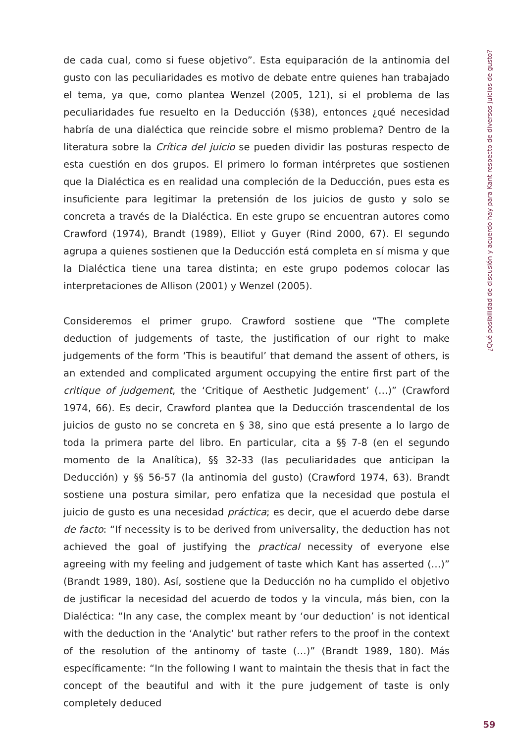de cada cual, como si fuese objetivo”. Esta equiparación de la antinomia del gusto con las peculiaridades es motivo de debate entre quienes han trabajado el tema, ya que, como plantea Wenzel (2005, 121), si el problema de las peculiaridades fue resuelto en la Deducción (§38), entonces ¿qué necesidad habría de una dialéctica que reincide sobre el mismo problema? Dentro de la literatura sobre la Crítica del juicio se pueden dividir las posturas respecto de esta cuestión en dos grupos. El primero lo forman intérpretes que sostienen que la Dialéctica es en realidad una compleción de la Deducción, pues esta es insuficiente para legitimar la pretensión de los juicios de gusto y solo se concreta a través de la Dialéctica. En este grupo se encuentran autores como Crawford (1974), Brandt (1989), Elliot y Guyer (Rind 2000, 67). El segundo agrupa a quienes sostienen que la Deducción está completa en sí misma y que la Dialéctica tiene una tarea distinta; en este grupo podemos colocar las interpretaciones de Allison (2001) y Wenzel (2005).
Consideremos el primer grupo. Crawford sostiene que “The complete deduction of judgements of taste, the justification of our right to make judgements of the form ‘This is beautiful’ that demand the assent of others, is an extended and complicated argument occupying the entire first part of the critique of judgement, the ‘Critique of Aesthetic Judgement’ (…)” (Crawford 1974, 66). Es decir, Crawford plantea que la Deducción trascendental de los juicios de gusto no se concreta en § 38, sino que está presente a lo largo de toda la primera parte del libro. En particular, cita a §§ 7-8 (en el segundo momento de la Analítica), §§ 32-33 (las peculiaridades que anticipan la Deducción) y §§ 56-57 (la antinomia del gusto) (Crawford 1974, 63). Brandt sostiene una postura similar, pero enfatiza que la necesidad que postula el juicio de gusto es una necesidad práctica; es decir, que el acuerdo debe darse de facto: “If necessity is to be derived from universality, the deduction has not achieved the goal of justifying the practical necessity of everyone else agreeing with my feeling and judgement of taste which Kant has asserted (…)” (Brandt 1989, 180). Así, sostiene que la Deducción no ha cumplido el objetivo de justificar la necesidad del acuerdo de todos y la vincula, más bien, con la Dialéctica: “In any case, the complex meant by ‘our deduction’ is not identical with the deduction in the ‘Analytic’ but rather refers to the proof in the context of the resolution of the antinomy of taste (…)” (Brandt 1989, 180). Más específicamente: “In the following I want to maintain the thesis that in fact the concept of the beautiful and with it the pure judgement of taste is only completely deduced
¿Qué posibilidad de discusión y acuerdo hay para Kant respecto de diversos juicios de gusto?
59